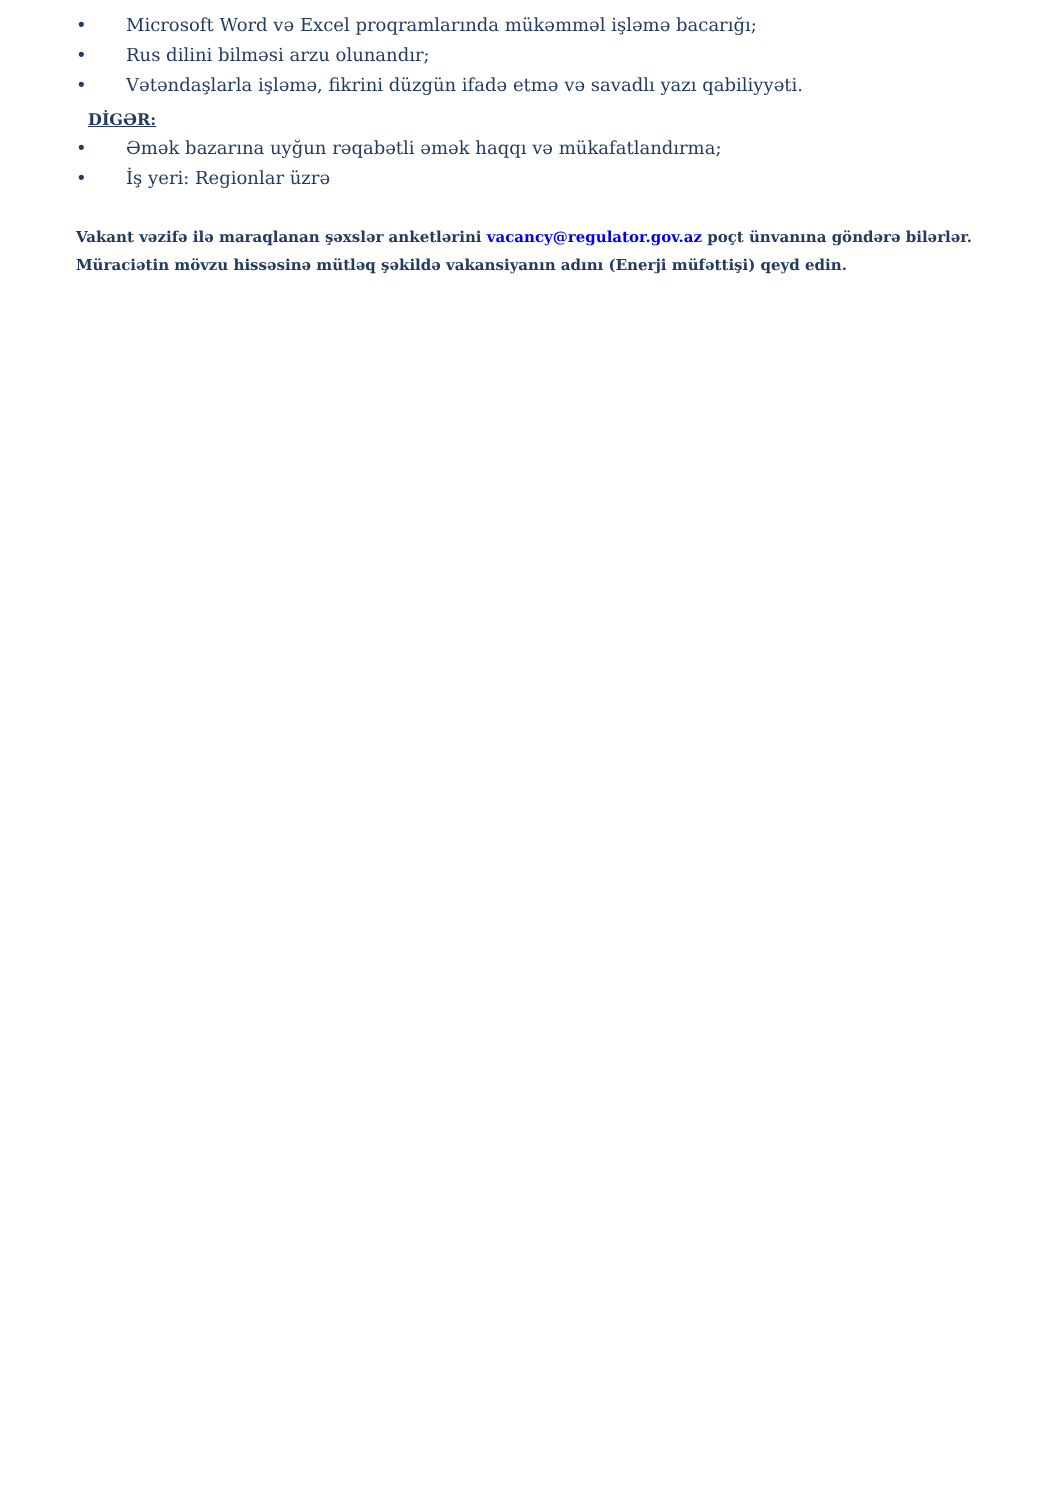• Microsoft Word və Excel proqramlarında mükəmməl işləmə bacarığı;
• Rus dilini bilməsi arzu olunandır;
• Vətəndaşlarla işləmə, fikrini düzgün ifadə etmə və savadlı yazı qabiliyyəti.
DİGƏR:
• Əmək bazarına uyğun rəqabətli əmək haqqı və mükafatlandırma;
• İş yeri: Regionlar üzrə
Vakant vəzifə ilə maraqlanan şəxslər anketlərini vacancy@regulator.gov.az poçt ünvanına göndərə bilərlər. Müraciətin mövzu hissəsinə mütləq şəkildə vakansiyanın adını (Enerji müfəttişi) qeyd edin.